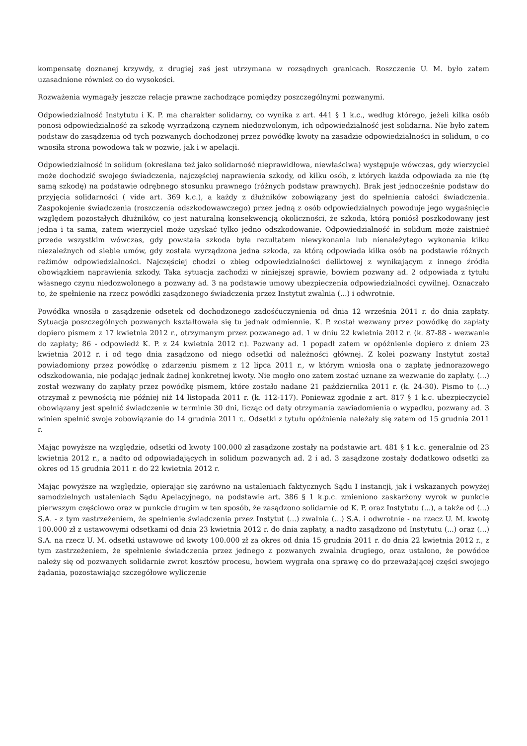kompensatę doznanej krzywdy, z drugiej zaś jest utrzymana w rozsądnych granicach. Roszczenie U. M. było zatem uzasadnione również co do wysokości.
Rozważenia wymagały jeszcze relacje prawne zachodzące pomiędzy poszczególnymi pozwanymi.
Odpowiedzialność Instytutu i K. P. ma charakter solidarny, co wynika z art. 441 § 1 k.c., według którego, jeżeli kilka osób ponosi odpowiedzialność za szkodę wyrządzoną czynem niedozwolonym, ich odpowiedzialność jest solidarna. Nie było zatem podstaw do zasądzenia od tych pozwanych dochodzonej przez powódkę kwoty na zasadzie odpowiedzialności in solidum, o co wnosiła strona powodowa tak w pozwie, jak i w apelacji.
Odpowiedzialność in solidum (określana też jako solidarność nieprawidłowa, niewłaściwa) występuje wówczas, gdy wierzyciel może dochodzić swojego świadczenia, najczęściej naprawienia szkody, od kilku osób, z których każda odpowiada za nie (tę samą szkodę) na podstawie odrębnego stosunku prawnego (różnych podstaw prawnych). Brak jest jednocześnie podstaw do przyjęcia solidarności ( vide art. 369 k.c.), a każdy z dłużników zobowiązany jest do spełnienia całości świadczenia. Zaspokojenie świadczenia (roszczenia odszkodowawczego) przez jedną z osób odpowiedzialnych powoduje jego wygaśnięcie względem pozostałych dłużników, co jest naturalną konsekwencją okoliczności, że szkoda, którą poniósł poszkodowany jest jedna i ta sama, zatem wierzyciel może uzyskać tylko jedno odszkodowanie. Odpowiedzialność in solidum może zaistnieć przede wszystkim wówczas, gdy powstała szkoda była rezultatem niewykonania lub nienależytego wykonania kilku niezależnych od siebie umów, gdy została wyrządzona jedna szkoda, za którą odpowiada kilka osób na podstawie różnych reżimów odpowiedzialności. Najczęściej chodzi o zbieg odpowiedzialności deliktowej z wynikającym z innego źródła obowiązkiem naprawienia szkody. Taka sytuacja zachodzi w niniejszej sprawie, bowiem pozwany ad. 2 odpowiada z tytułu własnego czynu niedozwolonego a pozwany ad. 3 na podstawie umowy ubezpieczenia odpowiedzialności cywilnej. Oznaczało to, że spełnienie na rzecz powódki zasądzonego świadczenia przez Instytut zwalnia (...) i odwrotnie.
Powódka wnosiła o zasądzenie odsetek od dochodzonego zadośćuczynienia od dnia 12 września 2011 r. do dnia zapłaty. Sytuacja poszczególnych pozwanych kształtowała się tu jednak odmiennie. K. P. został wezwany przez powódkę do zapłaty dopiero pismem z 17 kwietnia 2012 r., otrzymanym przez pozwanego ad. 1 w dniu 22 kwietnia 2012 r. (k. 87-88 - wezwanie do zapłaty; 86 - odpowiedź K. P. z 24 kwietnia 2012 r.). Pozwany ad. 1 popadł zatem w opóźnienie dopiero z dniem 23 kwietnia 2012 r. i od tego dnia zasądzono od niego odsetki od należności głównej. Z kolei pozwany Instytut został powiadomiony przez powódkę o zdarzeniu pismem z 12 lipca 2011 r., w którym wniosła ona o zapłatę jednorazowego odszkodowania, nie podając jednak żadnej konkretnej kwoty. Nie mogło ono zatem zostać uznane za wezwanie do zapłaty. (...) został wezwany do zapłaty przez powódkę pismem, które zostało nadane 21 października 2011 r. (k. 24-30). Pismo to (...) otrzymał z pewnością nie później niż 14 listopada 2011 r. (k. 112-117). Ponieważ zgodnie z art. 817 § 1 k.c. ubezpieczyciel obowiązany jest spełnić świadczenie w terminie 30 dni, licząc od daty otrzymania zawiadomienia o wypadku, pozwany ad. 3 winien spełnić swoje zobowiązanie do 14 grudnia 2011 r.. Odsetki z tytułu opóźnienia należały się zatem od 15 grudnia 2011 r.
Mając powyższe na względzie, odsetki od kwoty 100.000 zł zasądzone zostały na podstawie art. 481 § 1 k.c. generalnie od 23 kwietnia 2012 r., a nadto od odpowiadających in solidum pozwanych ad. 2 i ad. 3 zasądzone zostały dodatkowo odsetki za okres od 15 grudnia 2011 r. do 22 kwietnia 2012 r.
Mając powyższe na względzie, opierając się zarówno na ustaleniach faktycznych Sądu I instancji, jak i wskazanych powyżej samodzielnych ustaleniach Sądu Apelacyjnego, na podstawie art. 386 § 1 k.p.c. zmieniono zaskarżony wyrok w punkcie pierwszym częściowo oraz w punkcie drugim w ten sposób, że zasądzono solidarnie od K. P. oraz Instytutu (...), a także od (...) S.A. - z tym zastrzeżeniem, że spełnienie świadczenia przez Instytut (...) zwalnia (...) S.A. i odwrotnie - na rzecz U. M. kwotę 100.000 zł z ustawowymi odsetkami od dnia 23 kwietnia 2012 r. do dnia zapłaty, a nadto zasądzono od Instytutu (...) oraz (...) S.A. na rzecz U. M. odsetki ustawowe od kwoty 100.000 zł za okres od dnia 15 grudnia 2011 r. do dnia 22 kwietnia 2012 r., z tym zastrzeżeniem, że spełnienie świadczenia przez jednego z pozwanych zwalnia drugiego, oraz ustalono, że powódce należy się od pozwanych solidarnie zwrot kosztów procesu, bowiem wygrała ona sprawę co do przeważającej części swojego żądania, pozostawiając szczegółowe wyliczenie